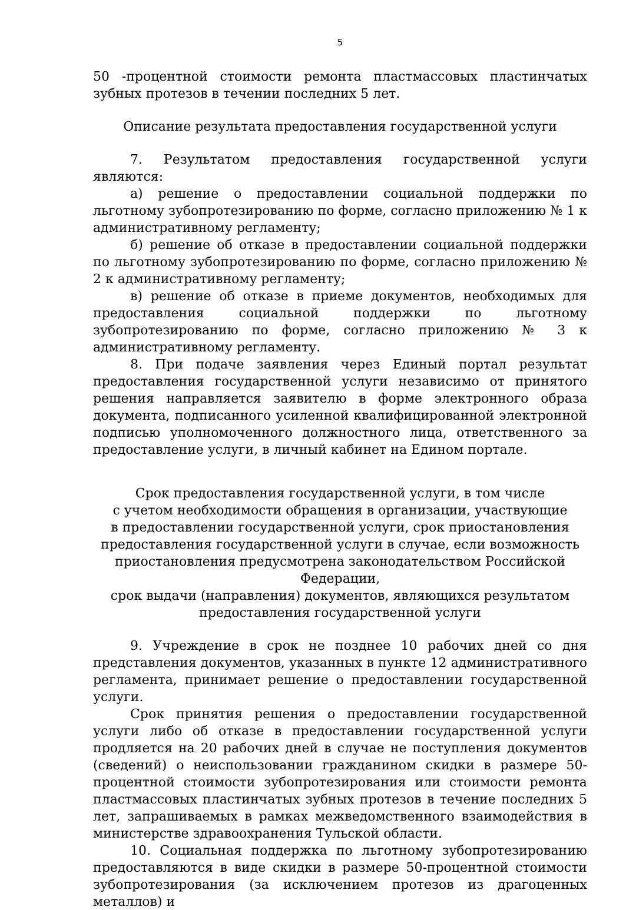5
50 -процентной стоимости ремонта пластмассовых пластинчатых зубных протезов в течении последних 5 лет.
Описание результата предоставления государственной услуги
7. Результатом предоставления государственной услуги являются:
а) решение о предоставлении социальной поддержки по льготному зубопротезированию по форме, согласно приложению № 1 к административному регламенту;
б) решение об отказе в предоставлении социальной поддержки по льготному зубопротезированию по форме, согласно приложению № 2 к административному регламенту;
в) решение об отказе в приеме документов, необходимых для предоставления социальной поддержки по льготному зубопротезированию по форме, согласно приложению № 3 к административному регламенту.
8. При подаче заявления через Единый портал результат предоставления государственной услуги независимо от принятого решения направляется заявителю в форме электронного образа документа, подписанного усиленной квалифицированной электронной подписью уполномоченного должностного лица, ответственного за предоставление услуги, в личный кабинет на Едином портале.
Срок предоставления государственной услуги, в том числе
с учетом необходимости обращения в организации, участвующие
в предоставлении государственной услуги, срок приостановления
предоставления государственной услуги в случае, если возможность
приостановления предусмотрена законодательством Российской Федерации,
срок выдачи (направления) документов, являющихся результатом
предоставления государственной услуги
9. Учреждение в срок не позднее 10 рабочих дней со дня представления документов, указанных в пункте 12 административного регламента, принимает решение о предоставлении государственной услуги.
Срок принятия решения о предоставлении государственной услуги либо об отказе в предоставлении государственной услуги продляется на 20 рабочих дней в случае не поступления документов (сведений) о неиспользовании гражданином скидки в размере 50-процентной стоимости зубопротезирования или стоимости ремонта пластмассовых пластинчатых зубных протезов в течение последних 5 лет, запрашиваемых в рамках межведомственного взаимодействия в министерстве здравоохранения Тульской области.
10. Социальная поддержка по льготному зубопротезированию предоставляются в виде скидки в размере 50-процентной стоимости зубопротезирования (за исключением протезов из драгоценных металлов) и